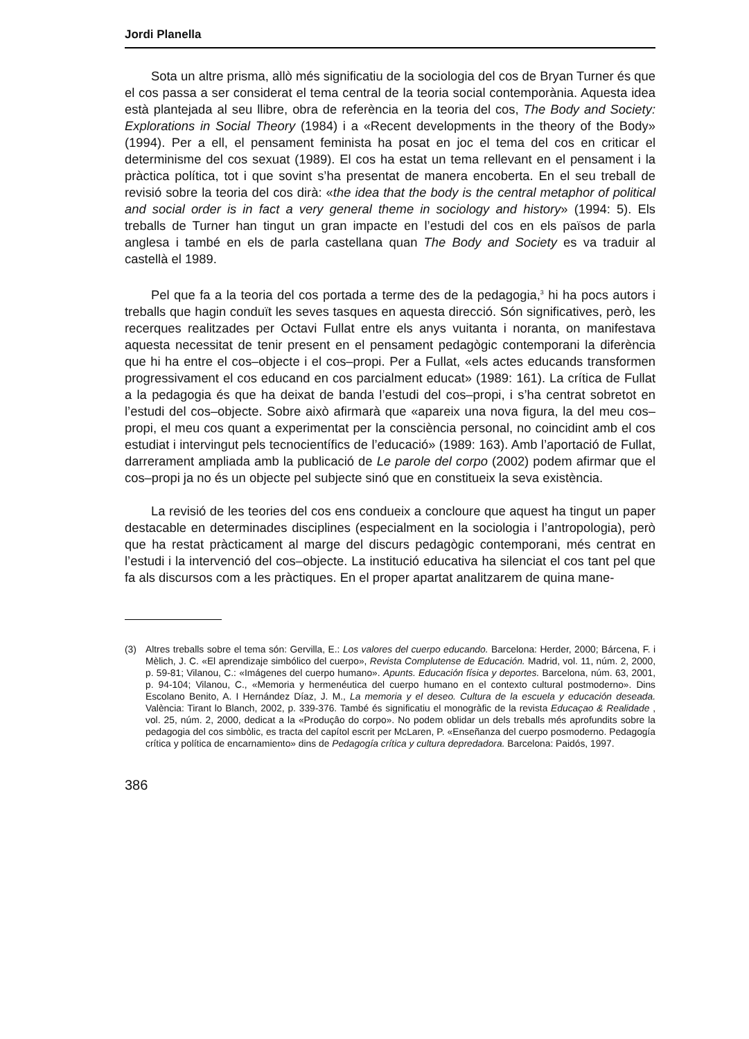Jordi Planella
Sota un altre prisma, allò més significatiu de la sociologia del cos de Bryan Turner és que el cos passa a ser considerat el tema central de la teoria social contemporània. Aquesta idea està plantejada al seu llibre, obra de referència en la teoria del cos, The Body and Society: Explorations in Social Theory (1984) i a «Recent developments in the theory of the Body» (1994). Per a ell, el pensament feminista ha posat en joc el tema del cos en criticar el determinisme del cos sexuat (1989). El cos ha estat un tema rellevant en el pensament i la pràctica política, tot i que sovint s’ha presentat de manera encoberta. En el seu treball de revisió sobre la teoria del cos dirà: «the idea that the body is the central metaphor of political and social order is in fact a very general theme in sociology and history» (1994: 5). Els treballs de Turner han tingut un gran impacte en l’estudi del cos en els països de parla anglesa i també en els de parla castellana quan The Body and Society es va traduir al castellà el 1989.
Pel que fa a la teoria del cos portada a terme des de la pedagogia,<sup>3</sup> hi ha pocs autors i treballs que hagin conduït les seves tasques en aquesta direcció. Són significatives, però, les recerques realitzades per Octavi Fullat entre els anys vuitanta i noranta, on manifestava aquesta necessitat de tenir present en el pensament pedagògic contemporani la diferència que hi ha entre el cos–objecte i el cos–propi. Per a Fullat, «els actes educands transformen progressivament el cos educand en cos parcialment educat» (1989: 161). La crítica de Fullat a la pedagogia és que ha deixat de banda l’estudi del cos–propi, i s’ha centrat sobretot en l’estudi del cos–objecte. Sobre això afirmarà que «apareix una nova figura, la del meu cos–propi, el meu cos quant a experimentat per la consciència personal, no coincidint amb el cos estudiat i intervingut pels tecnocientífics de l’educació» (1989: 163). Amb l’aportació de Fullat, darrerament ampliada amb la publicació de Le parole del corpo (2002) podem afirmar que el cos–propi ja no és un objecte pel subjecte sinó que en constitueix la seva existència.
La revisió de les teories del cos ens condueix a concloure que aquest ha tingut un paper destacable en determinades disciplines (especialment en la sociologia i l’antropologia), però que ha restat pràcticament al marge del discurs pedagògic contemporani, més centrat en l’estudi i la intervenció del cos–objecte. La institució educativa ha silenciat el cos tant pel que fa als discursos com a les pràctiques. En el proper apartat analitzarem de quina mane-
(3) Altres treballs sobre el tema són: Gervilla, E.: Los valores del cuerpo educando. Barcelona: Herder, 2000; Bárcena, F. i Mèlich, J. C. «El aprendizaje simbólico del cuerpo», Revista Complutense de Educación. Madrid, vol. 11, núm. 2, 2000, p. 59-81; Vilanou, C.: «Imágenes del cuerpo humano». Apunts. Educación física y deportes. Barcelona, núm. 63, 2001, p. 94-104; Vilanou, C., «Memoria y hermenéutica del cuerpo humano en el contexto cultural postmoderno». Dins Escolano Benito, A. I Hernández Díaz, J. M., La memoria y el deseo. Cultura de la escuela y educación deseada. València: Tirant lo Blanch, 2002, p. 339-376. També és significatiu el monogràfic de la revista Educaçao & Realidade , vol. 25, núm. 2, 2000, dedicat a la «Produçâo do corpo». No podem oblidar un dels treballs més aprofundits sobre la pedagogia del cos simbòlic, es tracta del capítol escrit per McLaren, P. «Enseñanza del cuerpo posmoderno. Pedagogía crítica y política de encarnamiento» dins de Pedagogía crítica y cultura depredadora. Barcelona: Paidós, 1997.
386